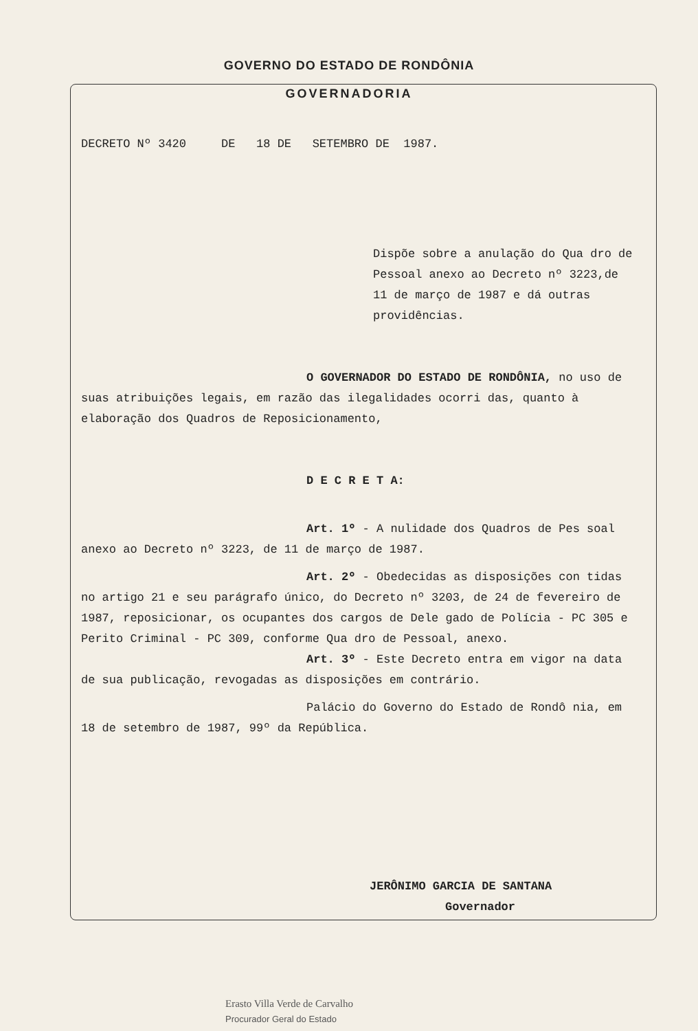GOVERNO DO ESTADO DE RONDÔNIA
GOVERNADORIA
DECRETO Nº 3420 DE 18 DE SETEMBRO DE 1987.
Dispõe sobre a anulação do Qua dro de Pessoal anexo ao Decreto nº 3223,de 11 de março de 1987 e dá outras providências.
O GOVERNADOR DO ESTADO DE RONDÔNIA, no uso de suas atribuições legais, em razão das ilegalidades ocorri das, quanto à elaboração dos Quadros de Reposicionamento,
D E C R E T A:
Art. 1º - A nulidade dos Quadros de Pes soal anexo ao Decreto nº 3223, de 11 de março de 1987.
Art. 2º - Obedecidas as disposições con tidas no artigo 21 e seu parágrafo único, do Decreto nº 3203, de 24 de fevereiro de 1987, reposicionar, os ocupantes dos cargos de Dele gado de Polícia - PC 305 e Perito Criminal - PC 309, conforme Qua dro de Pessoal, anexo.
Art. 3º - Este Decreto entra em vigor na data de sua publicação, revogadas as disposições em contrário.
Palácio do Governo do Estado de Rondô nia, em 18 de setembro de 1987, 99º da República.
JERÔNIMO GARCIA DE SANTANA
Governador
Erasto Villa Verde de Carvalho
Procurador Geral do Estado